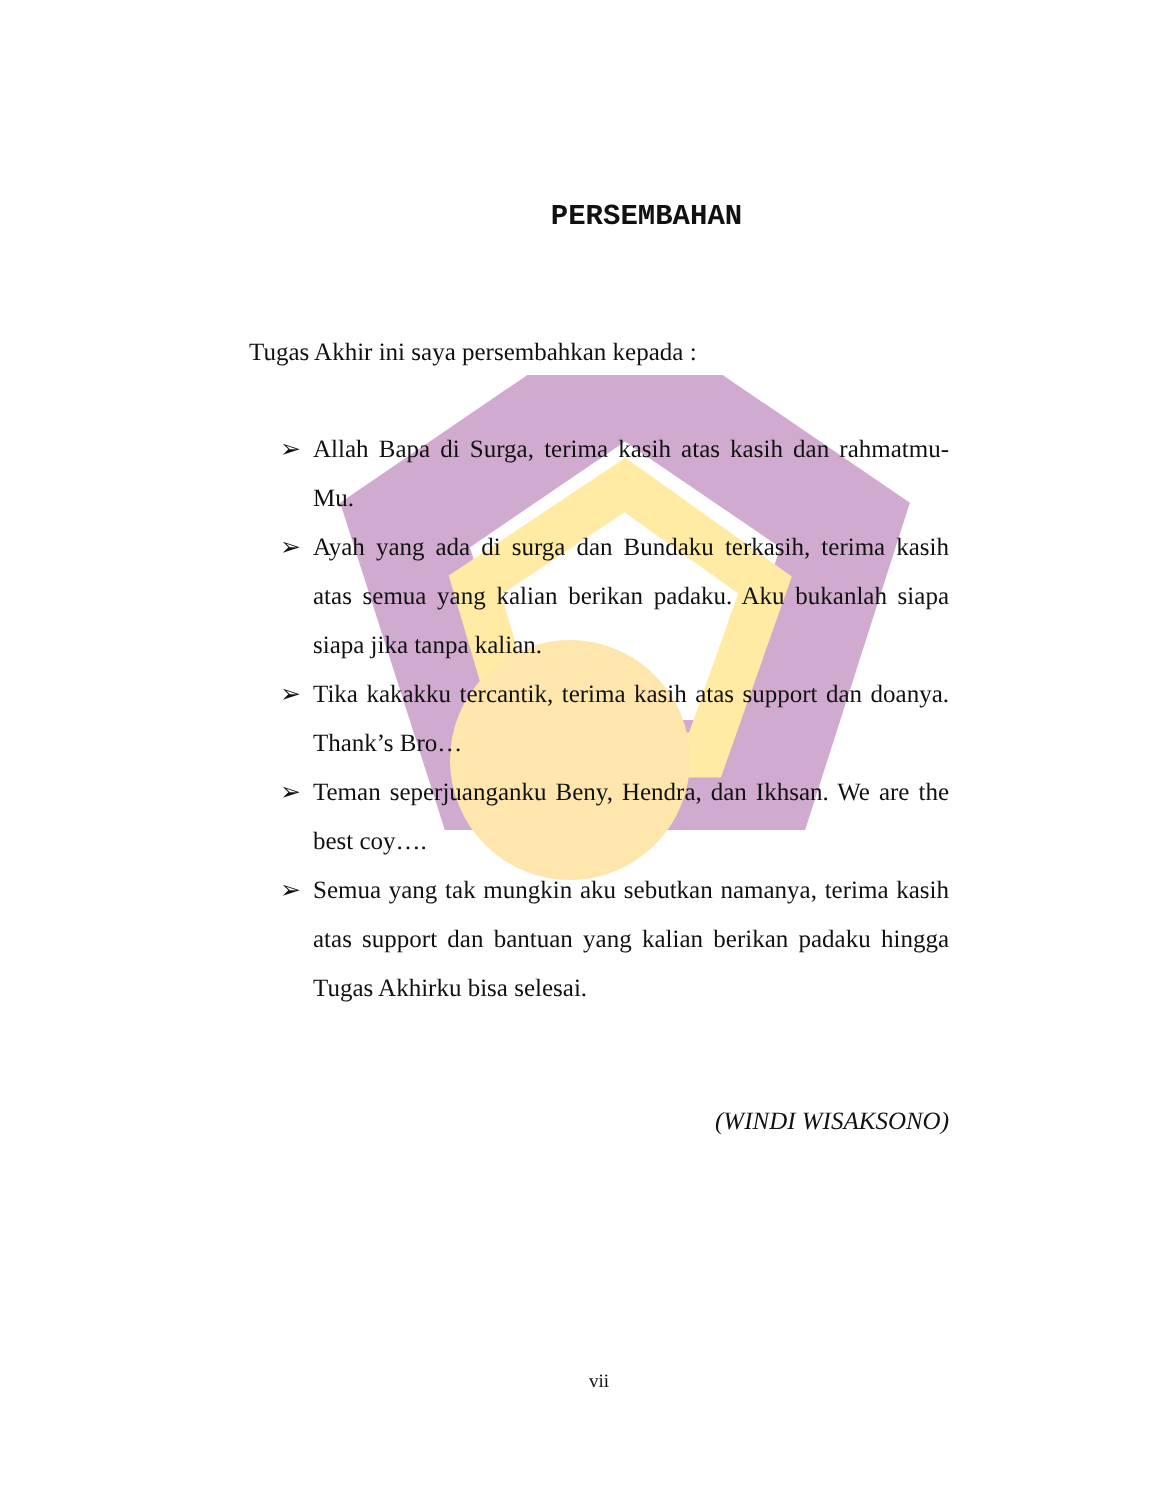PERSEMBAHAN
Tugas Akhir ini saya persembahkan kepada :
➢ Allah Bapa di Surga, terima kasih atas kasih dan rahmatmu-Mu.
➢ Ayah yang ada di surga dan Bundaku terkasih, terima kasih atas semua yang kalian berikan padaku. Aku bukanlah siapa siapa jika tanpa kalian.
➢ Tika kakakku tercantik, terima kasih atas support dan doanya. Thank’s Bro…
➢ Teman seperjuanganku Beny, Hendra, dan Ikhsan. We are the best coy….
➢ Semua yang tak mungkin aku sebutkan namanya, terima kasih atas support dan bantuan yang kalian berikan padaku hingga Tugas Akhirku bisa selesai.
(WINDI WISAKSONO)
vii